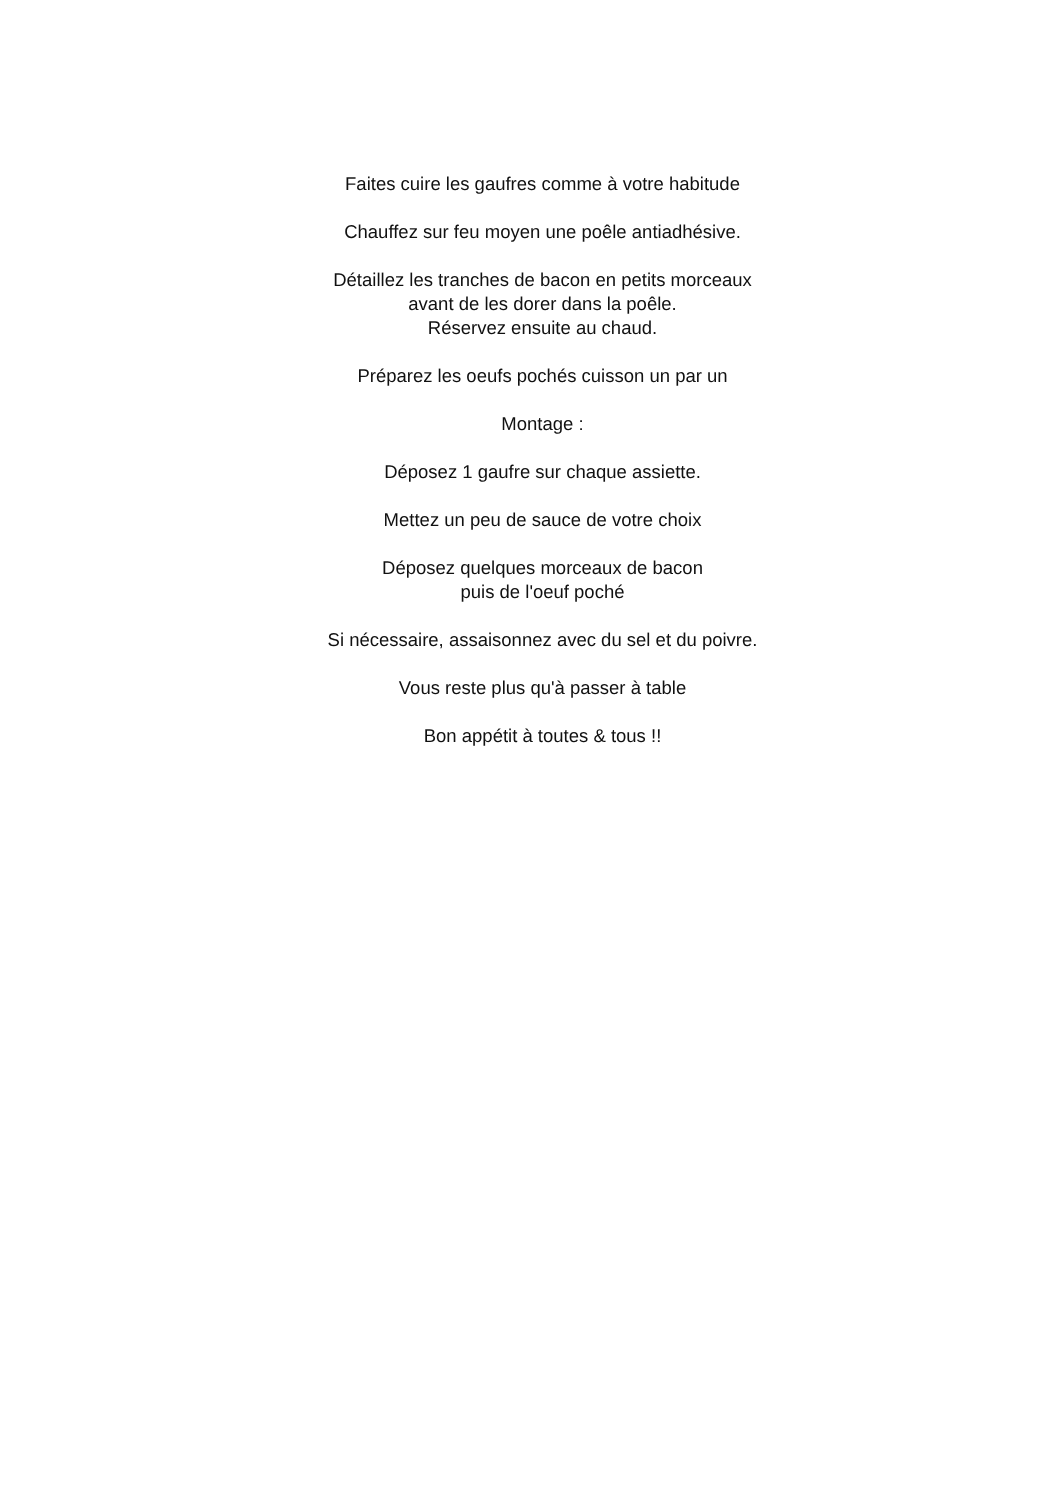Faites cuire les gaufres comme à votre habitude
Chauffez sur feu moyen une poêle antiadhésive.
Détaillez les tranches de bacon en petits morceaux
avant de les dorer dans la poêle.
Réservez ensuite au chaud.
Préparez les oeufs pochés cuisson un par un
Montage :
Déposez 1 gaufre sur chaque assiette.
Mettez un peu de sauce de votre choix
Déposez quelques morceaux de bacon
puis de l'oeuf poché
Si nécessaire, assaisonnez avec du sel et du poivre.
Vous reste plus qu'à passer à table
Bon appétit à toutes & tous !!